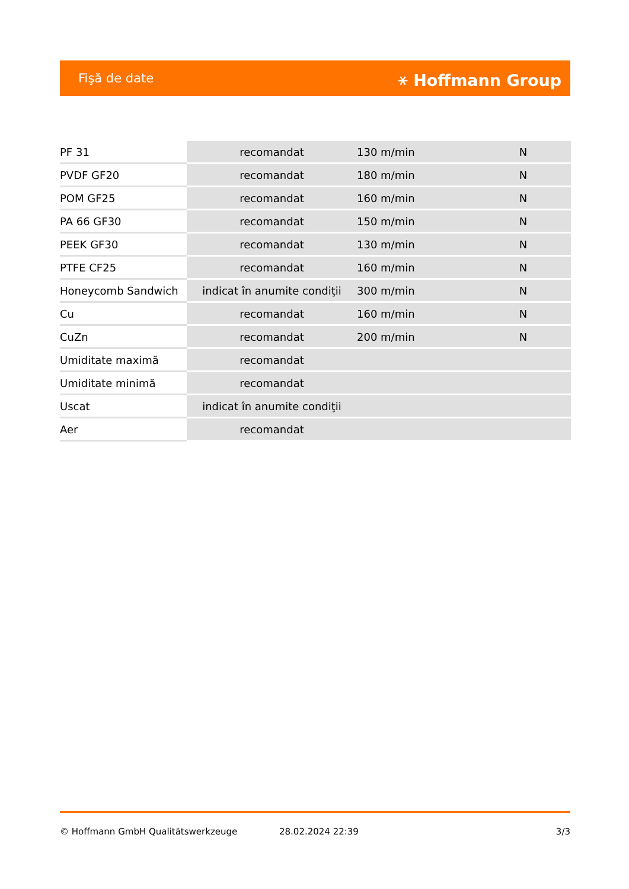Fişă de date ⚹ Hoffmann Group
| PF 31 | recomandat | 130 m/min | N |
| PVDF GF20 | recomandat | 180 m/min | N |
| POM GF25 | recomandat | 160 m/min | N |
| PA 66 GF30 | recomandat | 150 m/min | N |
| PEEK GF30 | recomandat | 130 m/min | N |
| PTFE CF25 | recomandat | 160 m/min | N |
| Honeycomb Sandwich | indicat în anumite condiţii | 300 m/min | N |
| Cu | recomandat | 160 m/min | N |
| CuZn | recomandat | 200 m/min | N |
| Umiditate maximă | recomandat | | |
| Umiditate minimă | recomandat | | |
| Uscat | indicat în anumite condiţii | | |
| Aer | recomandat | | |
© Hoffmann GmbH Qualitätswerkzeuge 28.02.2024 22:39 3/3